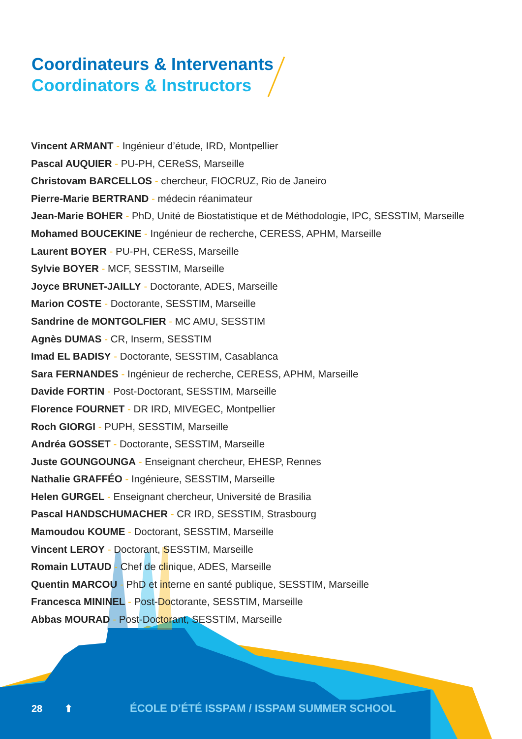Coordinateurs & Intervenants
Coordinators & Instructors
Vincent ARMANT - Ingénieur d’étude, IRD, Montpellier
Pascal AUQUIER - PU-PH, CEReSS, Marseille
Christovam BARCELLOS - chercheur, FIOCRUZ, Rio de Janeiro
Pierre-Marie BERTRAND - médecin réanimateur
Jean-Marie BOHER - PhD, Unité de Biostatistique et de Méthodologie, IPC, SESSTIM, Marseille
Mohamed BOUCEKINE - Ingénieur de recherche, CERESS, APHM, Marseille
Laurent BOYER - PU-PH, CEReSS, Marseille
Sylvie BOYER - MCF, SESSTIM, Marseille
Joyce BRUNET-JAILLY - Doctorante, ADES, Marseille
Marion COSTE - Doctorante, SESSTIM, Marseille
Sandrine de MONTGOLFIER - MC AMU, SESSTIM
Agnès DUMAS - CR, Inserm, SESSTIM
Imad EL BADISY - Doctorante, SESSTIM, Casablanca
Sara FERNANDES - Ingénieur de recherche, CERESS, APHM, Marseille
Davide FORTIN - Post-Doctorant, SESSTIM, Marseille
Florence FOURNET - DR IRD, MIVEGEC, Montpellier
Roch GIORGI - PUPH, SESSTIM, Marseille
Andréa GOSSET - Doctorante, SESSTIM, Marseille
Juste GOUNGOUNGA - Enseignant chercheur, EHESP, Rennes
Nathalie GRAFFÉO - Ingénieure, SESSTIM, Marseille
Helen GURGEL - Enseignant chercheur, Université de Brasilia
Pascal HANDSCHUMACHER - CR IRD, SESSTIM, Strasbourg
Mamoudou KOUME - Doctorant, SESSTIM, Marseille
Vincent LEROY - Doctorant, SESSTIM, Marseille
Romain LUTAUD - Chef de clinique, ADES, Marseille
Quentin MARCOU - PhD et interne en santé publique, SESSTIM, Marseille
Francesca MININEL - Post-Doctorante, SESSTIM, Marseille
Abbas MOURAD - Post-Doctorant, SESSTIM, Marseille
28 ⬆ ÉCOLE D’ÉTÉ ISSPAM / ISSPAM SUMMER SCHOOL